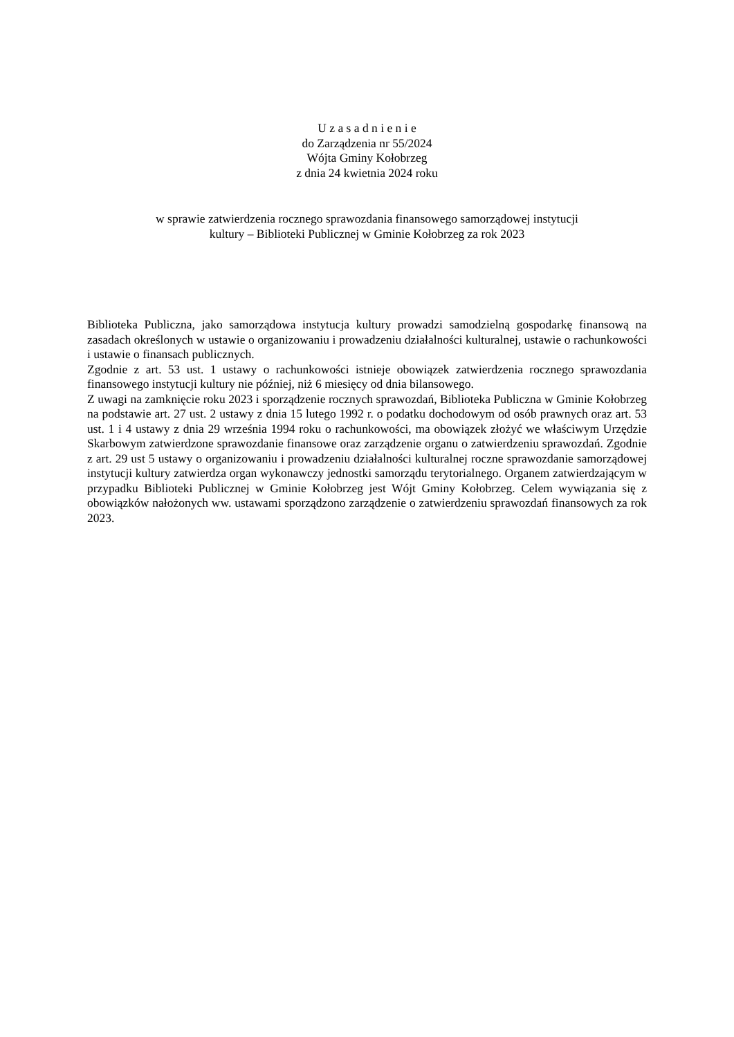U z a s a d n i e n i e
do Zarządzenia nr 55/2024
Wójta Gminy Kołobrzeg
z dnia 24 kwietnia 2024 roku
w sprawie zatwierdzenia rocznego sprawozdania finansowego samorządowej instytucji
kultury – Biblioteki Publicznej w Gminie Kołobrzeg za rok 2023
Biblioteka Publiczna, jako samorządowa instytucja kultury prowadzi samodzielną gospodarkę finansową na zasadach określonych w ustawie o organizowaniu i prowadzeniu działalności kulturalnej, ustawie o rachunkowości i ustawie o finansach publicznych.
Zgodnie z art. 53 ust. 1 ustawy o rachunkowości istnieje obowiązek zatwierdzenia rocznego sprawozdania finansowego instytucji kultury nie później, niż 6 miesięcy od dnia bilansowego.
Z uwagi na zamknięcie roku 2023 i sporządzenie rocznych sprawozdań, Biblioteka Publiczna w Gminie Kołobrzeg na podstawie art. 27 ust. 2 ustawy z dnia 15 lutego 1992 r. o podatku dochodowym od osób prawnych oraz art. 53 ust. 1 i 4 ustawy z dnia 29 września 1994 roku o rachunkowości, ma obowiązek złożyć we właściwym Urzędzie Skarbowym zatwierdzone sprawozdanie finansowe oraz zarządzenie organu o zatwierdzeniu sprawozdań. Zgodnie z art. 29 ust 5 ustawy o organizowaniu i prowadzeniu działalności kulturalnej roczne sprawozdanie samorządowej instytucji kultury zatwierdza organ wykonawczy jednostki samorządu terytorialnego. Organem zatwierdzającym w przypadku Biblioteki Publicznej w Gminie Kołobrzeg jest Wójt Gminy Kołobrzeg. Celem wywiązania się z obowiązków nałożonych ww. ustawami sporządzono zarządzenie o zatwierdzeniu sprawozdań finansowych za rok 2023.